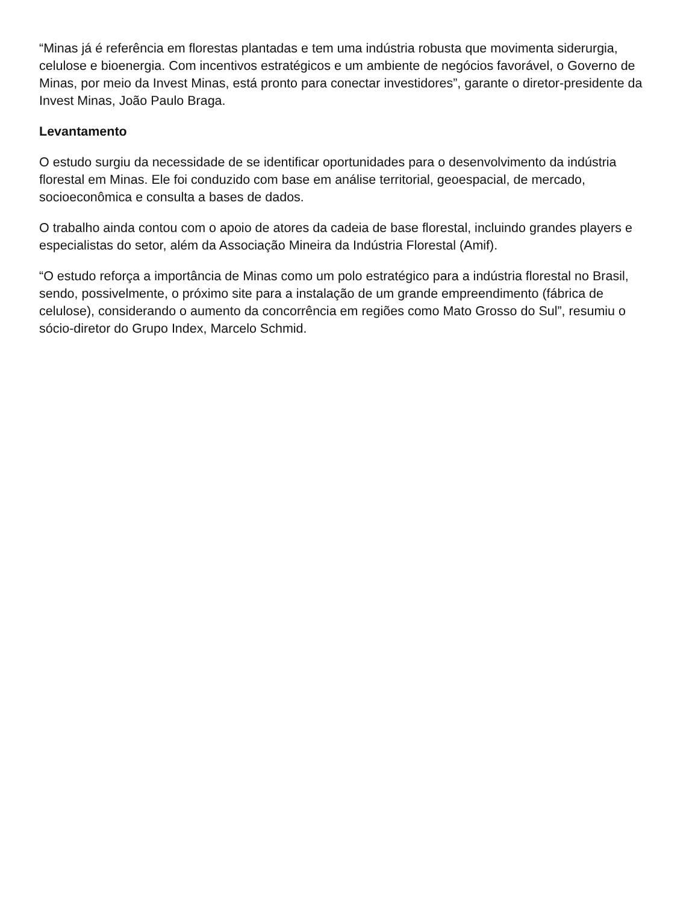“Minas já é referência em florestas plantadas e tem uma indústria robusta que movimenta siderurgia, celulose e bioenergia. Com incentivos estratégicos e um ambiente de negócios favorável, o Governo de Minas, por meio da Invest Minas, está pronto para conectar investidores”, garante o diretor-presidente da Invest Minas, João Paulo Braga.
Levantamento
O estudo surgiu da necessidade de se identificar oportunidades para o desenvolvimento da indústria florestal em Minas. Ele foi conduzido com base em análise territorial, geoespacial, de mercado, socioeconômica e consulta a bases de dados.
O trabalho ainda contou com o apoio de atores da cadeia de base florestal, incluindo grandes players e especialistas do setor, além da Associação Mineira da Indústria Florestal (Amif).
“O estudo reforça a importância de Minas como um polo estratégico para a indústria florestal no Brasil, sendo, possivelmente, o próximo site para a instalação de um grande empreendimento (fábrica de celulose), considerando o aumento da concorrência em regiões como Mato Grosso do Sul”, resumiu o sócio-diretor do Grupo Index, Marcelo Schmid.